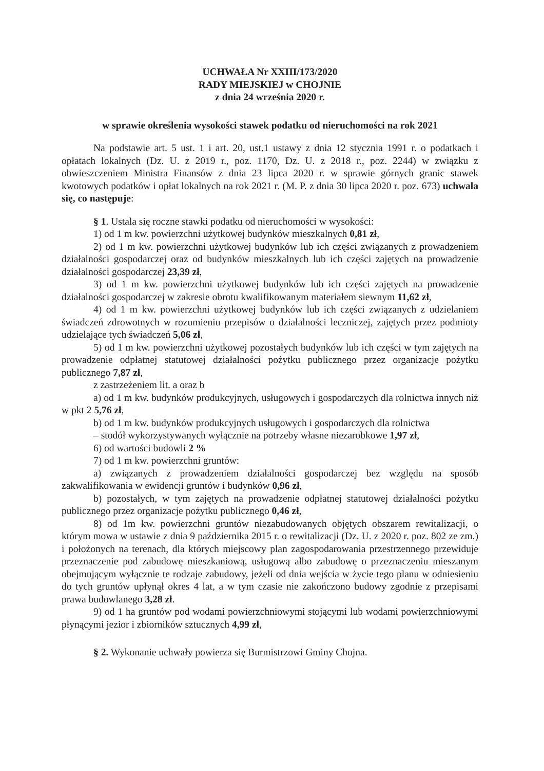UCHWAŁA Nr XXIII/173/2020
RADY MIEJSKIEJ w CHOJNIE
z dnia 24 września 2020 r.
w sprawie określenia wysokości stawek podatku od nieruchomości na rok 2021
Na podstawie art. 5 ust. 1 i art. 20, ust.1 ustawy z dnia 12 stycznia 1991 r. o podatkach i opłatach lokalnych (Dz. U. z 2019 r., poz. 1170, Dz. U. z 2018 r., poz. 2244) w związku z obwieszczeniem Ministra Finansów z dnia 23 lipca 2020 r. w sprawie górnych granic stawek kwotowych podatków i opłat lokalnych na rok 2021 r. (M. P. z dnia 30 lipca 2020 r. poz. 673) uchwala się, co następuje:
§ 1. Ustala się roczne stawki podatku od nieruchomości w wysokości:
1) od 1 m kw. powierzchni użytkowej budynków mieszkalnych 0,81 zł,
2) od 1 m kw. powierzchni użytkowej budynków lub ich części związanych z prowadzeniem działalności gospodarczej oraz od budynków mieszkalnych lub ich części zajętych na prowadzenie działalności gospodarczej 23,39 zł,
3) od 1 m kw. powierzchni użytkowej budynków lub ich części zajętych na prowadzenie działalności gospodarczej w zakresie obrotu kwalifikowanym materiałem siewnym 11,62 zł,
4) od 1 m kw. powierzchni użytkowej budynków lub ich części związanych z udzielaniem świadczeń zdrowotnych w rozumieniu przepisów o działalności leczniczej, zajętych przez podmioty udzielające tych świadczeń 5,06 zł,
5) od 1 m kw. powierzchni użytkowej pozostałych budynków lub ich części w tym zajętych na prowadzenie odpłatnej statutowej działalności pożytku publicznego przez organizacje pożytku publicznego 7,87 zł,
z zastrzeżeniem lit. a oraz b
a) od 1 m kw. budynków produkcyjnych, usługowych i gospodarczych dla rolnictwa innych niż w pkt 2 5,76 zł,
b) od 1 m kw. budynków produkcyjnych usługowych i gospodarczych dla rolnictwa
– stodół wykorzystywanych wyłącznie na potrzeby własne niezarobkowe 1,97 zł,
6) od wartości budowli 2 %
7) od 1 m kw. powierzchni gruntów:
a) związanych z prowadzeniem działalności gospodarczej bez względu na sposób zakwalifikowania w ewidencji gruntów i budynków 0,96 zł,
b) pozostałych, w tym zajętych na prowadzenie odpłatnej statutowej działalności pożytku publicznego przez organizacje pożytku publicznego 0,46 zł,
8) od 1m kw. powierzchni gruntów niezabudowanych objętych obszarem rewitalizacji, o którym mowa w ustawie z dnia 9 października 2015 r. o rewitalizacji (Dz. U. z 2020 r. poz. 802 ze zm.) i położonych na terenach, dla których miejscowy plan zagospodarowania przestrzennego przewiduje przeznaczenie pod zabudowę mieszkaniową, usługową albo zabudowę o przeznaczeniu mieszanym obejmującym wyłącznie te rodzaje zabudowy, jeżeli od dnia wejścia w życie tego planu w odniesieniu do tych gruntów upłynął okres 4 lat, a w tym czasie nie zakończono budowy zgodnie z przepisami prawa budowlanego 3,28 zł.
9) od 1 ha gruntów pod wodami powierzchniowymi stojącymi lub wodami powierzchniowymi płynącymi jezior i zbiorników sztucznych 4,99 zł,
§ 2. Wykonanie uchwały powierza się Burmistrzowi Gminy Chojna.